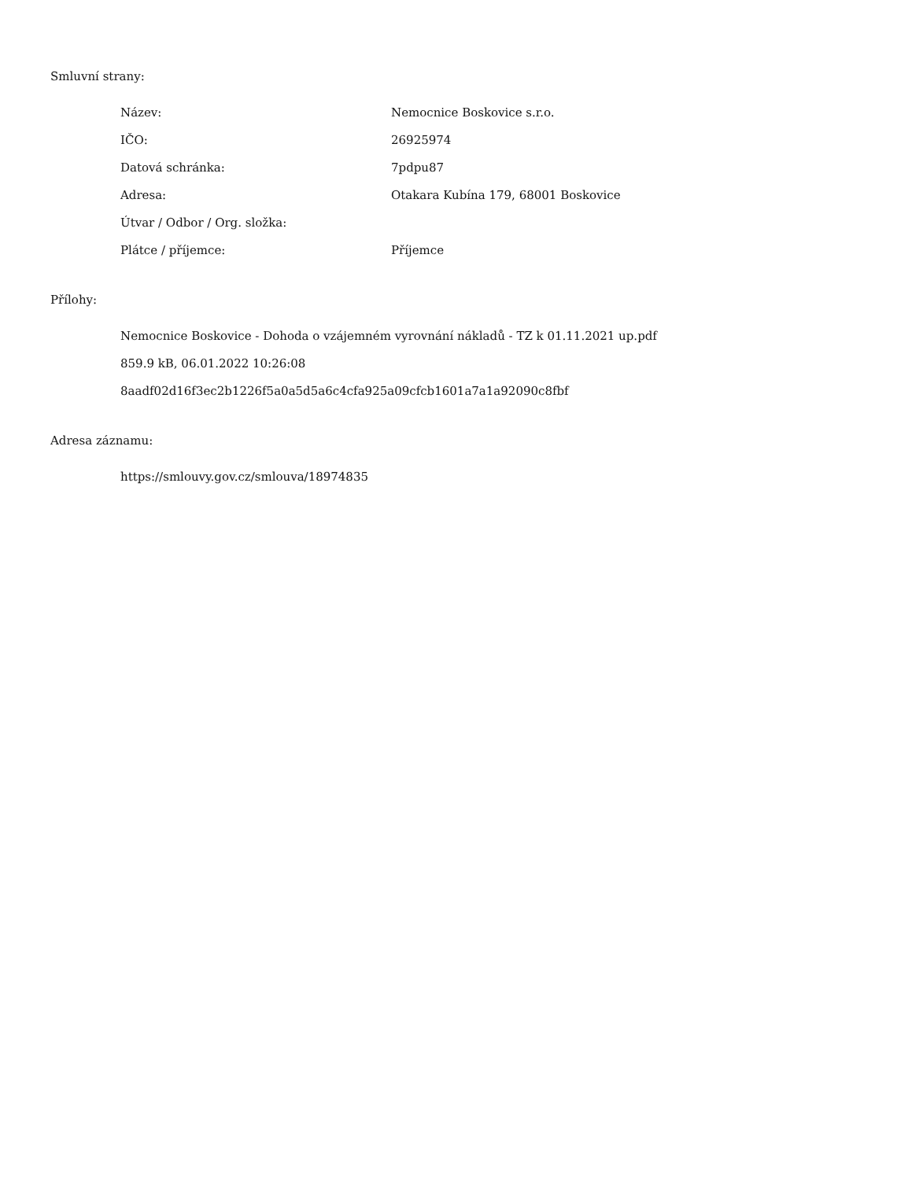Smluvní strany:
| Název: | Nemocnice Boskovice s.r.o. |
| IČO: | 26925974 |
| Datová schránka: | 7pdpu87 |
| Adresa: | Otakara Kubína 179, 68001 Boskovice |
| Útvar / Odbor / Org. složka: | |
| Plátce / příjemce: | Příjemce |
Přílohy:
Nemocnice Boskovice - Dohoda o vzájemném vyrovnání nákladů - TZ k 01.11.2021 up.pdf
859.9 kB, 06.01.2022 10:26:08
8aadf02d16f3ec2b1226f5a0a5d5a6c4cfa925a09cfcb1601a7a1a92090c8fbf
Adresa záznamu:
https://smlouvy.gov.cz/smlouva/18974835